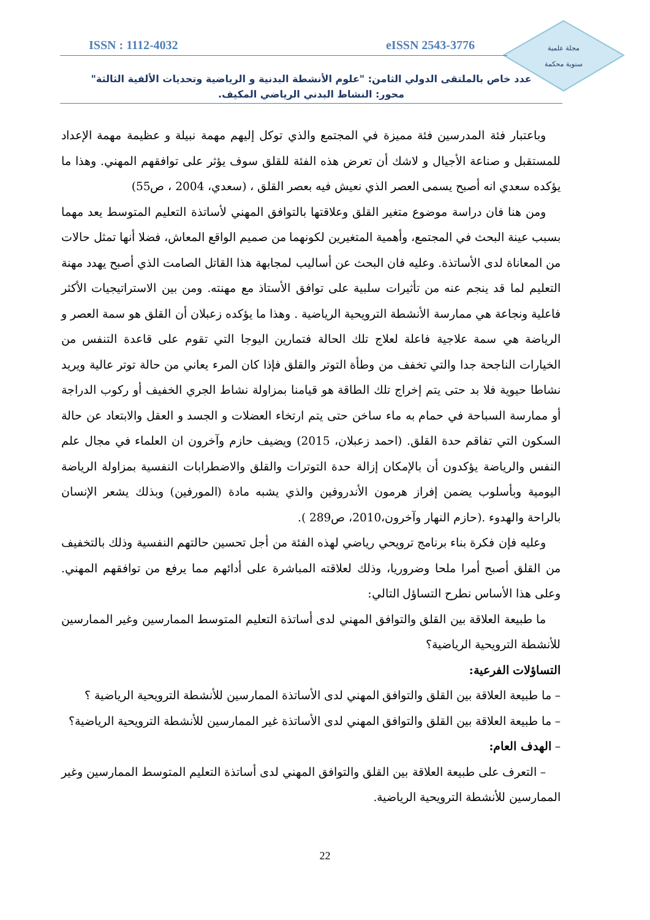مجلة علمية
سنوية محكمة
ISSN : 1112-4032 eISSN 2543-3776
عدد خاص بالملتقى الدولي الثامن: "علوم الأنشطة البدنية و الرياضية وتحديات الألفية الثالثة"
محور: النشاط البدني الرياضي المكيف.
وباعتبار فئة المدرسين فئة مميزة في المجتمع والذي توكل إليهم مهمة نبيلة و عظيمة مهمة الإعداد للمستقبل و صناعة الأجيال و لاشك أن تعرض هذه الفئة للقلق سوف يؤثر على توافقهم المهني. وهذا ما يؤكده سعدي انه أصبح يسمى العصر الذي نعيش فيه بعصر القلق ، (سعدي، 2004 ، ص55)
ومن هنا فان دراسة موضوع متغير القلق وعلاقتها بالتوافق المهني لأساتذة التعليم المتوسط يعد مهما بسبب عينة البحث في المجتمع، وأهمية المتغيرين لكونهما من صميم الواقع المعاش، فضلا أنها تمثل حالات من المعاناة لدى الأساتذة. وعليه فان البحث عن أساليب لمجابهة هذا القاتل الصامت الذي أصبح يهدد مهنة التعليم لما قد ينجم عنه من تأثيرات سلبية على توافق الأستاذ مع مهنته. ومن بين الاستراتيجيات الأكثر فاعلية ونجاعة هي ممارسة الأنشطة الترويحية الرياضية . وهذا ما يؤكده زعبلان أن القلق هو سمة العصر و الرياضة هي سمة علاجية فاعلة لعلاج تلك الحالة فتمارين اليوجا التي تقوم على قاعدة التنفس من الخيارات الناجحة جدا والتي تخفف من وطأة التوتر والقلق فإذا كان المرء يعاني من حالة توتر عالية ويريد نشاطا حيوية فلا بد حتى يتم إخراج تلك الطاقة هو قيامنا بمزاولة نشاط الجري الخفيف أو ركوب الدراجة أو ممارسة السباحة في حمام به ماء ساخن حتى يتم ارتخاء العضلات و الجسد و العقل والابتعاد عن حالة السكون التي تفاقم حدة القلق. (احمد زعبلان، 2015) ويضيف حازم وآخرون ان العلماء في مجال علم النفس والرياضة يؤكدون أن بالإمكان إزالة حدة التوترات والقلق والاضطرابات النفسية بمزاولة الرياضة اليومية وبأسلوب يضمن إفراز هرمون الأندروفين والذي يشبه مادة (المورفين) وبذلك يشعر الإنسان بالراحة والهدوء .(حازم النهار وآخرون،2010، ص289 ).
وعليه فإن فكرة بناء برنامج ترويحي رياضي لهذه الفئة من أجل تحسين حالتهم النفسية وذلك بالتخفيف من القلق أصبح أمرا ملحا وضروريا، وذلك لعلاقته المباشرة على أدائهم مما يرفع من توافقهم المهني. وعلى هذا الأساس نطرح التساؤل التالي:
ما طبيعة العلاقة بين القلق والتوافق المهني لدى أساتذة التعليم المتوسط الممارسين وغير الممارسين للأنشطة الترويحية الرياضية؟
التساؤلات الفرعية:
– ما طبيعة العلاقة بين القلق والتوافق المهني لدى الأساتذة الممارسين للأنشطة الترويحية الرياضية ؟
– ما طبيعة العلاقة بين القلق والتوافق المهني لدى الأساتذة غير الممارسين للأنشطة الترويحية الرياضية؟
– الهدف العام:
– التعرف على طبيعة العلاقة بين القلق والتوافق المهني لدى أساتذة التعليم المتوسط الممارسين وغير الممارسين للأنشطة الترويحية الرياضية.
22